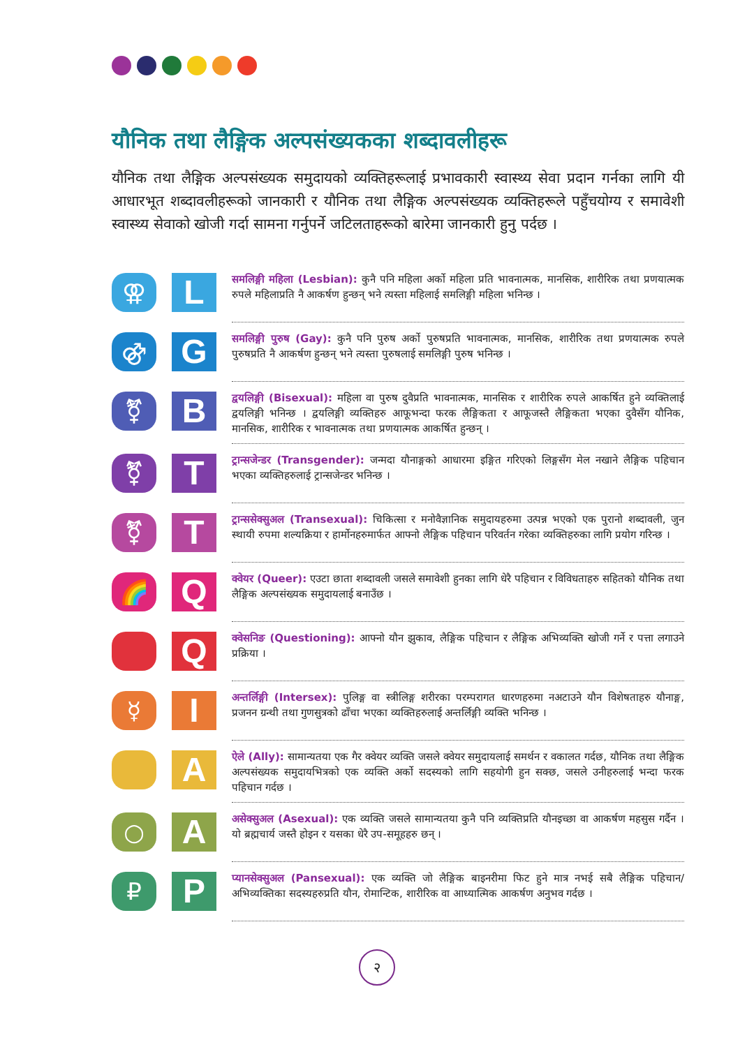यौनिक तथा लैङ्गिक अल्पसंख्यकका शब्दावलीहरू
यौनिक तथा लैङ्गिक अल्पसंख्यक समुदायको व्यक्तिहरूलाई प्रभावकारी स्वास्थ्य सेवा प्रदान गर्नका लागि यी आधारभूत शब्दावलीहरूको जानकारी र यौनिक तथा लैङ्गिक अल्पसंख्यक व्यक्तिहरूले पहुँचयोग्य र समावेशी स्वास्थ्य सेवाको खोजी गर्दा सामना गर्नुपर्ने जटिलताहरूको बारेमा जानकारी हुनु पर्दछ ।
⚢
L
समलिङ्गी महिला (Lesbian): कुनै पनि महिला अर्को महिला प्रति भावनात्मक, मानसिक, शारीरिक तथा प्रणयात्मक रुपले महिलाप्रति नै आकर्षण हुन्छन् भने त्यस्ता महिलाई समलिङ्गी महिला भनिन्छ ।
⚣
G
समलिङ्गी पुरुष (Gay): कुनै पनि पुरुष अर्को पुरुषप्रति भावनात्मक, मानसिक, शारीरिक तथा प्रणयात्मक रुपले पुरुषप्रति नै आकर्षण हुन्छन् भने त्यस्ता पुरुषलाई समलिङ्गी पुरुष भनिन्छ ।
⚧
B
द्वयलिङ्गी (Bisexual): महिला वा पुरुष दुवैप्रति भावनात्मक, मानसिक र शारीरिक रुपले आकर्षित हुने व्यक्तिलाई द्वयलिङ्गी भनिन्छ । द्वयलिङ्गी व्यक्तिहरु आफूभन्दा फरक लैङ्गिकता र आफूजस्तै लैङ्गिकता भएका दुवैसँग यौनिक, मानसिक, शारीरिक र भावनात्मक तथा प्रणयात्मक आकर्षित हुन्छन् ।
⚧
T
ट्रान्सजेन्डर (Transgender): जन्मदा यौनाङ्गको आधारमा इङ्गित गरिएको लिङ्गसँग मेल नखाने लैङ्गिक पहिचान भएका व्यक्तिहरुलाई ट्रान्सजेन्डर भनिन्छ ।
⚧
T
ट्रान्ससेक्सुअल (Transexual): चिकित्सा र मनोवैज्ञानिक समुदायहरुमा उत्पन्न भएको एक पुरानो शब्दावली, जुन स्थायी रुपमा शल्यक्रिया र हार्मोनहरुमार्फत आफ्नो लैङ्गिक पहिचान परिवर्तन गरेका व्यक्तिहरुका लागि प्रयोग गरिन्छ ।
🌈
Q
क्वेयर (Queer): एउटा छाता शब्दावली जसले समावेशी हुनका लागि धेरै पहिचान र विविधताहरु सहितको यौनिक तथा लैङ्गिक अल्पसंख्यक समुदायलाई बनाउँछ ।
Q
क्वेसनिङ (Questioning): आफ्नो यौन झुकाव, लैङ्गिक पहिचान र लैङ्गिक अभिव्यक्ति खोजी गर्ने र पत्ता लगाउने प्रक्रिया ।
☿
I
अन्तर्लिङ्गी (Intersex): पुलिङ्ग वा स्त्रीलिङ्ग शरीरका परम्परागत धारणहरुमा नअटाउने यौन विशेषताहरु यौनाङ्ग, प्रजनन ग्रन्थी तथा गुणसुत्रको ढाँचा भएका व्यक्तिहरुलाई अन्तर्लिङ्गी व्यक्ति भनिन्छ ।
A
ऐले (Ally): सामान्यतया एक गैर क्वेयर व्यक्ति जसले क्वेयर समुदायलाई समर्थन र वकालत गर्दछ, यौनिक तथा लैङ्गिक अल्पसंख्यक समुदायभित्रको एक व्यक्ति अर्को सदस्यको लागि सहयोगी हुन सक्छ, जसले उनीहरुलाई भन्दा फरक पहिचान गर्दछ ।
○
A
असेक्सुअल (Asexual): एक व्यक्ति जसले सामान्यतया कुनै पनि व्यक्तिप्रति यौनइच्छा वा आकर्षण महसुस गर्दैन । यो ब्रह्मचार्य जस्तै होइन र यसका धेरै उप-समूहहरु छन् ।
₽
P
प्यानसेक्सुअल (Pansexual): एक व्यक्ति जो लैङ्गिक बाइनरीमा फिट हुने मात्र नभई सबै लैङ्गिक पहिचान/अभिव्यक्तिका सदस्यहरुप्रति यौन, रोमान्टिक, शारीरिक वा आध्यात्मिक आकर्षण अनुभव गर्दछ ।
२